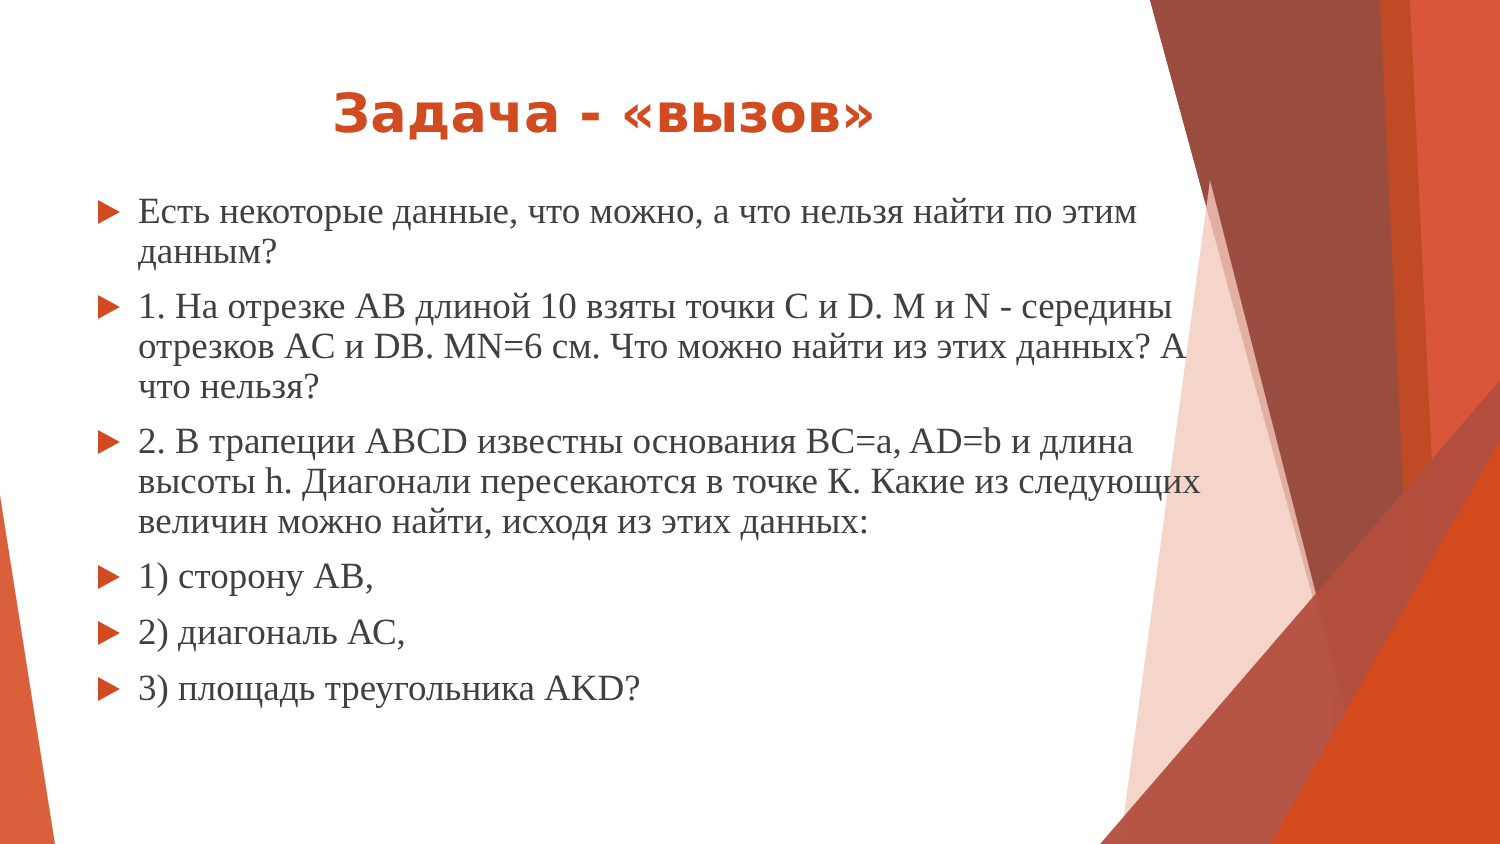Задача - «вызов»
Есть некоторые данные, что можно, а что нельзя найти по этим данным?
1. На отрезке AB длиной 10 взяты точки C и D. M и N - середины отрезков AC и DB. MN=6 см. Что можно найти из этих данных? А что нельзя?
2. В трапеции ABCD известны основания BC=a, AD=b и длина высоты h. Диагонали пересекаются в точке К. Какие из следующих величин можно найти, исходя из этих данных:
1) сторону АВ,
2) диагональ АС,
3) площадь треугольника AKD?